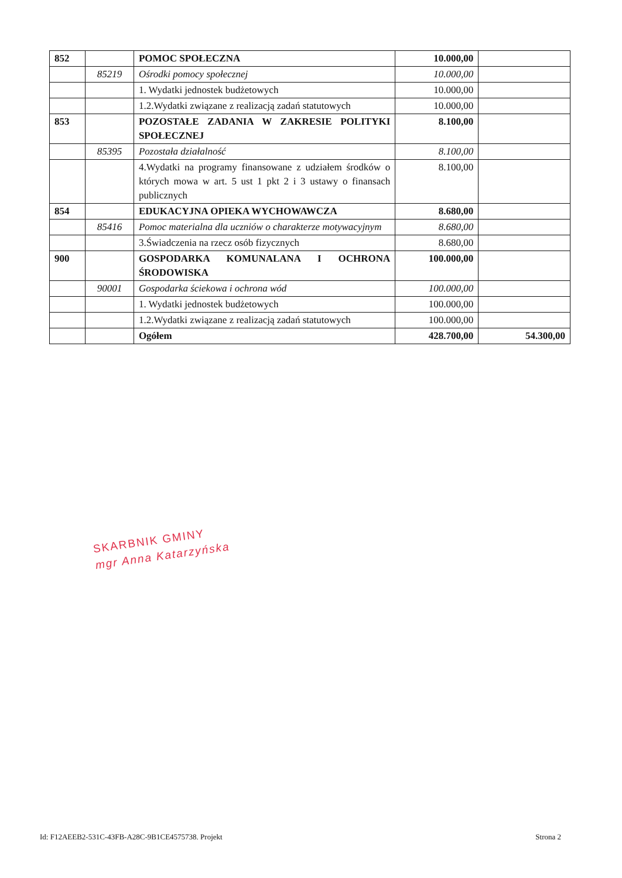| 852 | | POMOC SPOŁECZNA | 10.000,00 | |
| | 85219 | Ośrodki pomocy społecznej | 10.000,00 | |
| | | 1. Wydatki jednostek budżetowych | 10.000,00 | |
| | | 1.2.Wydatki związane z realizacją zadań statutowych | 10.000,00 | |
| 853 | | POZOSTAŁE ZADANIA W ZAKRESIE POLITYKI SPOŁECZNEJ | 8.100,00 | |
| | 85395 | Pozostała działalność | 8.100,00 | |
| | | 4.Wydatki na programy finansowane z udziałem środków o których mowa w art. 5 ust 1 pkt 2 i 3 ustawy o finansach publicznych | 8.100,00 | |
| 854 | | EDUKACYJNA OPIEKA WYCHOWAWCZA | 8.680,00 | |
| | 85416 | Pomoc materialna dla uczniów o charakterze motywacyjnym | 8.680,00 | |
| | | 3.Świadczenia na rzecz osób fizycznych | 8.680,00 | |
| 900 | | GOSPODARKA KOMUNALANA I OCHRONA ŚRODOWISKA | 100.000,00 | |
| | 90001 | Gospodarka ściekowa i ochrona wód | 100.000,00 | |
| | | 1. Wydatki jednostek budżetowych | 100.000,00 | |
| | | 1.2.Wydatki związane z realizacją zadań statutowych | 100.000,00 | |
| | | Ogółem | 428.700,00 | 54.300,00 |
SKARBNIK GMINY
mgr Anna Katarzyńska
Id: F12AEEB2-531C-43FB-A28C-9B1CE4575738. Projekt Strona 2